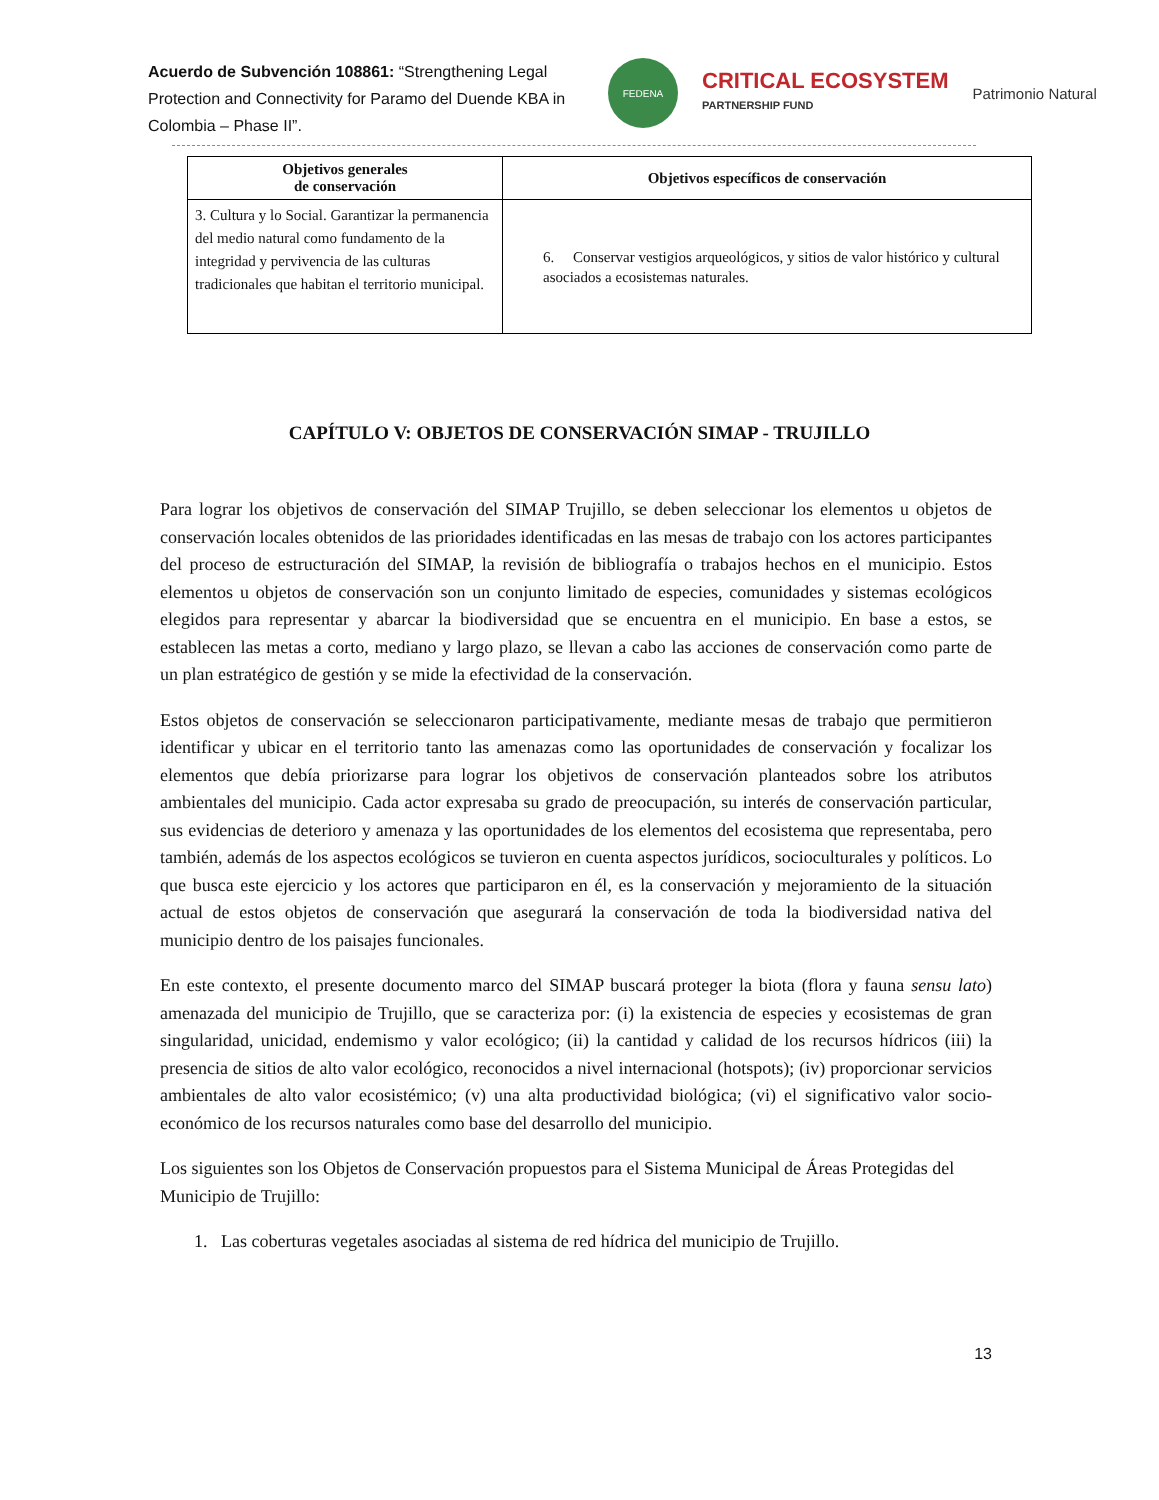Acuerdo de Subvención 108861: “Strengthening Legal Protection and Connectivity for Paramo del Duende KBA in Colombia – Phase II”.
FEDENA
CRITICAL ECOSYSTEM
PARTNERSHIP FUND
Patrimonio Natural
| Objetivos generales de conservación | Objetivos específicos de conservación |
| --- | --- |
| 3. Cultura y lo Social. Garantizar la permanencia del medio natural como fundamento de la integridad y pervivencia de las culturas tradicionales que habitan el territorio municipal. | 6. Conservar vestigios arqueológicos, y sitios de valor histórico y cultural asociados a ecosistemas naturales. |
CAPÍTULO V: OBJETOS DE CONSERVACIÓN SIMAP - TRUJILLO
Para lograr los objetivos de conservación del SIMAP Trujillo, se deben seleccionar los elementos u objetos de conservación locales obtenidos de las prioridades identificadas en las mesas de trabajo con los actores participantes del proceso de estructuración del SIMAP, la revisión de bibliografía o trabajos hechos en el municipio. Estos elementos u objetos de conservación son un conjunto limitado de especies, comunidades y sistemas ecológicos elegidos para representar y abarcar la biodiversidad que se encuentra en el municipio. En base a estos, se establecen las metas a corto, mediano y largo plazo, se llevan a cabo las acciones de conservación como parte de un plan estratégico de gestión y se mide la efectividad de la conservación.
Estos objetos de conservación se seleccionaron participativamente, mediante mesas de trabajo que permitieron identificar y ubicar en el territorio tanto las amenazas como las oportunidades de conservación y focalizar los elementos que debía priorizarse para lograr los objetivos de conservación planteados sobre los atributos ambientales del municipio. Cada actor expresaba su grado de preocupación, su interés de conservación particular, sus evidencias de deterioro y amenaza y las oportunidades de los elementos del ecosistema que representaba, pero también, además de los aspectos ecológicos se tuvieron en cuenta aspectos jurídicos, socioculturales y políticos. Lo que busca este ejercicio y los actores que participaron en él, es la conservación y mejoramiento de la situación actual de estos objetos de conservación que asegurará la conservación de toda la biodiversidad nativa del municipio dentro de los paisajes funcionales.
En este contexto, el presente documento marco del SIMAP buscará proteger la biota (flora y fauna sensu lato) amenazada del municipio de Trujillo, que se caracteriza por: (i) la existencia de especies y ecosistemas de gran singularidad, unicidad, endemismo y valor ecológico; (ii) la cantidad y calidad de los recursos hídricos (iii) la presencia de sitios de alto valor ecológico, reconocidos a nivel internacional (hotspots); (iv) proporcionar servicios ambientales de alto valor ecosistémico; (v) una alta productividad biológica; (vi) el significativo valor socio-económico de los recursos naturales como base del desarrollo del municipio.
Los siguientes son los Objetos de Conservación propuestos para el Sistema Municipal de Áreas Protegidas del Municipio de Trujillo:
1. Las coberturas vegetales asociadas al sistema de red hídrica del municipio de Trujillo.
13